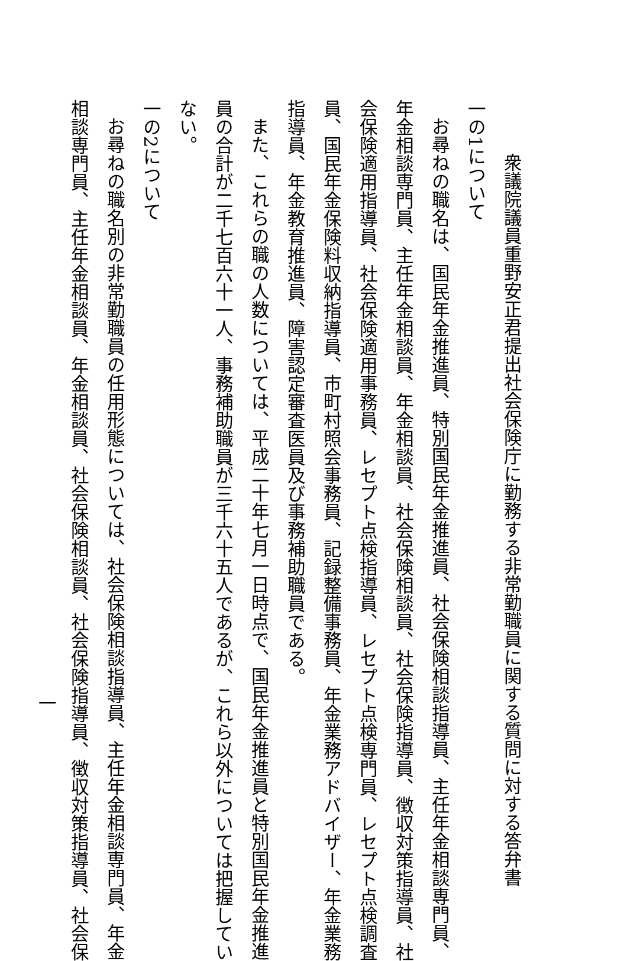衆議院議員重野安正君提出社会保険庁に勤務する非常勤職員に関する質問に対する答弁書
一の1について
お尋ねの職名は、国民年金推進員、特別国民年金推進員、社会保険相談指導員、主任年金相談専門員、
年金相談専門員、主任年金相談員、年金相談員、社会保険相談員、社会保険指導員、徴収対策指導員、社
会保険適用指導員、社会保険適用事務員、レセプト点検指導員、レセプト点検専門員、レセプト点検調査
員、国民年金保険料収納指導員、市町村照会事務員、記録整備事務員、年金業務アドバイザー、年金業務
指導員、年金教育推進員、障害認定審査医員及び事務補助職員である。
また、これらの職の人数については、平成二十年七月一日時点で、国民年金推進員と特別国民年金推進
員の合計が二千七百六十一人、事務補助職員が三千六十五人であるが、これら以外については把握してい
ない。
一の2について
お尋ねの職名別の非常勤職員の任用形態については、社会保険相談指導員、主任年金相談専門員、年金
相談専門員、主任年金相談員、年金相談員、社会保険相談員、社会保険指導員、徴収対策指導員、社会保
一